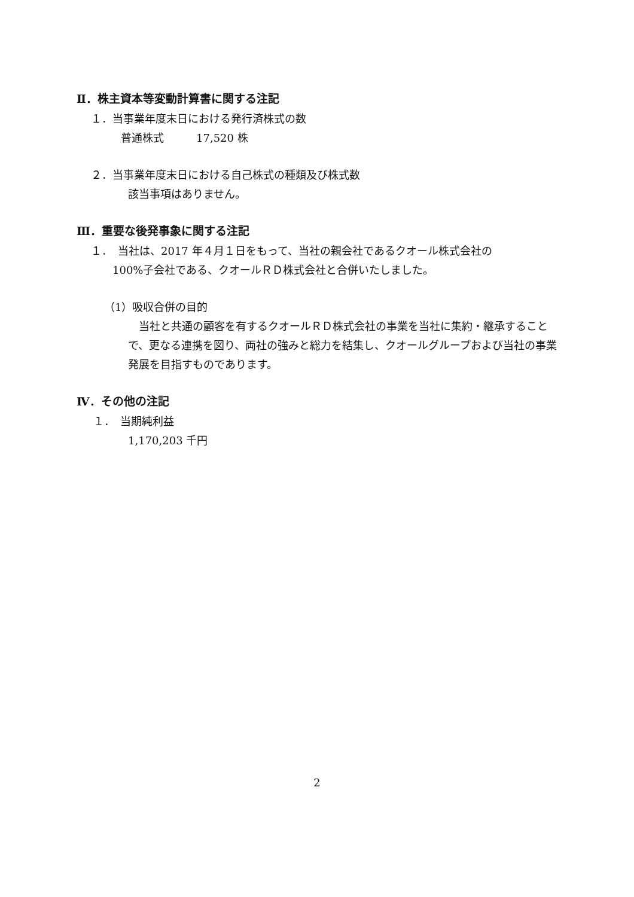Ⅱ．株主資本等変動計算書に関する注記
１．当事業年度末日における発行済株式の数
普通株式　　　17,520 株
２．当事業年度末日における自己株式の種類及び株式数
該当事項はありません。
Ⅲ．重要な後発事象に関する注記
１．　当社は、2017 年４月１日をもって、当社の親会社であるクオール株式会社の
100%子会社である、クオールＲＤ株式会社と合併いたしました。
（1）吸収合併の目的
　当社と共通の顧客を有するクオールＲＤ株式会社の事業を当社に集約・継承することで、更なる連携を図り、両社の強みと総力を結集し、クオールグループおよび当社の事業発展を目指すものであります。
Ⅳ．その他の注記
１．　当期純利益
1,170,203 千円
2